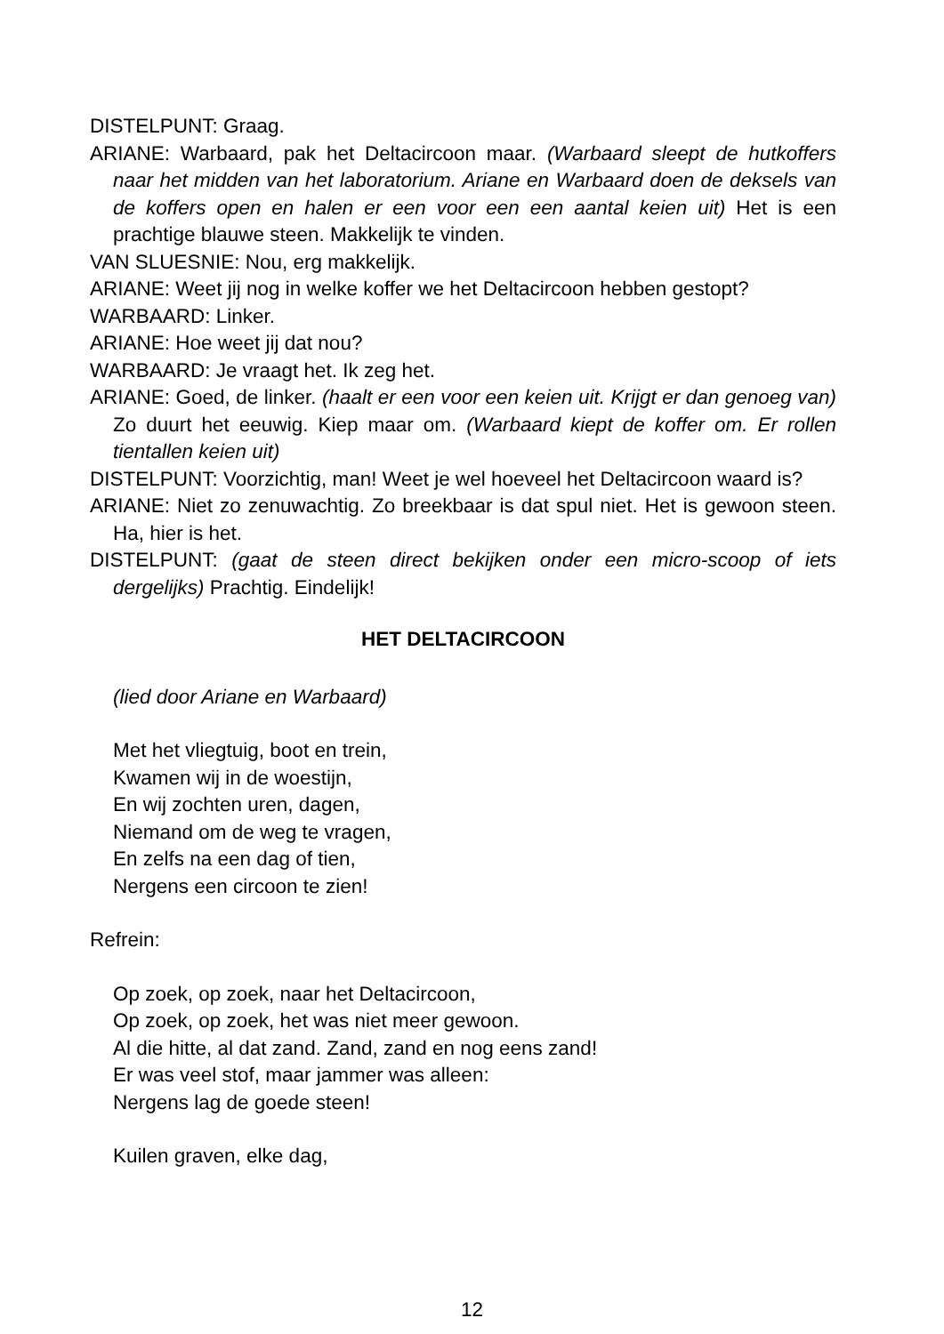DISTELPUNT: Graag.
ARIANE: Warbaard, pak het Deltacircoon maar. (Warbaard sleept de hutkoffers naar het midden van het laboratorium. Ariane en Warbaard doen de deksels van de koffers open en halen er een voor een een aantal keien uit) Het is een prachtige blauwe steen. Makkelijk te vinden.
VAN SLUESNIE: Nou, erg makkelijk.
ARIANE: Weet jij nog in welke koffer we het Deltacircoon hebben gestopt?
WARBAARD: Linker.
ARIANE: Hoe weet jij dat nou?
WARBAARD: Je vraagt het. Ik zeg het.
ARIANE: Goed, de linker. (haalt er een voor een keien uit. Krijgt er dan genoeg van) Zo duurt het eeuwig. Kiep maar om. (Warbaard kiept de koffer om. Er rollen tientallen keien uit)
DISTELPUNT: Voorzichtig, man! Weet je wel hoeveel het Deltacircoon waard is?
ARIANE: Niet zo zenuwachtig. Zo breekbaar is dat spul niet. Het is gewoon steen. Ha, hier is het.
DISTELPUNT: (gaat de steen direct bekijken onder een micro-scoop of iets dergelijks) Prachtig. Eindelijk!
HET DELTACIRCOON
(lied door Ariane en Warbaard)
Met het vliegtuig, boot en trein,
Kwamen wij in de woestijn,
En wij zochten uren, dagen,
Niemand om de weg te vragen,
En zelfs na een dag of tien,
Nergens een circoon te zien!
Refrein:
Op zoek, op zoek, naar het Deltacircoon,
Op zoek, op zoek, het was niet meer gewoon.
Al die hitte, al dat zand. Zand, zand en nog eens zand!
Er was veel stof, maar jammer was alleen:
Nergens lag de goede steen!
Kuilen graven, elke dag,
12